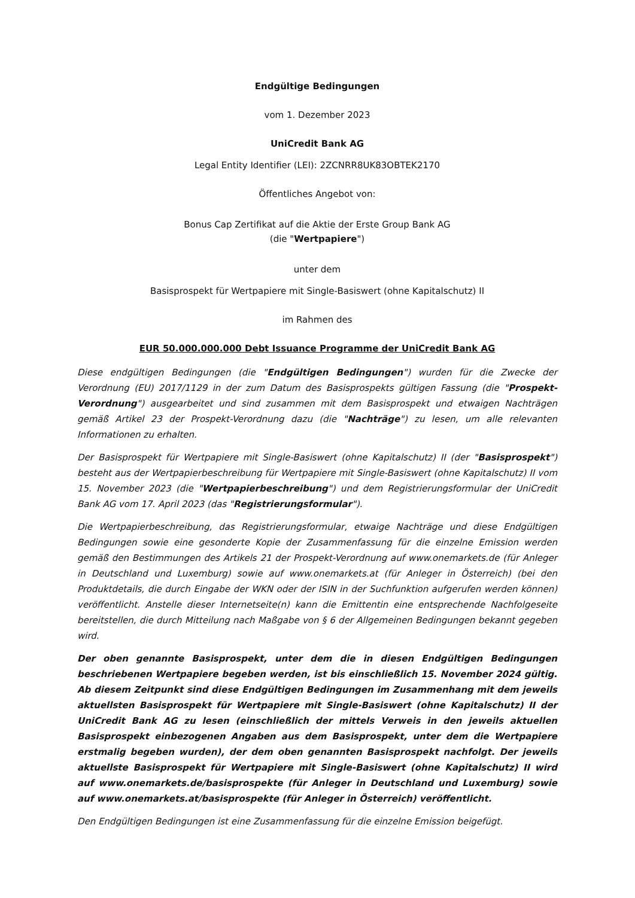Endgültige Bedingungen
vom 1. Dezember 2023
UniCredit Bank AG
Legal Entity Identifier (LEI): 2ZCNRR8UK83OBTEK2170
Öffentliches Angebot von:
Bonus Cap Zertifikat auf die Aktie der Erste Group Bank AG
(die "Wertpapiere")
unter dem
Basisprospekt für Wertpapiere mit Single-Basiswert (ohne Kapitalschutz) II
im Rahmen des
EUR 50.000.000.000 Debt Issuance Programme der UniCredit Bank AG
Diese endgültigen Bedingungen (die "Endgültigen Bedingungen") wurden für die Zwecke der Verordnung (EU) 2017/1129 in der zum Datum des Basisprospekts gültigen Fassung (die "Prospekt-Verordnung") ausgearbeitet und sind zusammen mit dem Basisprospekt und etwaigen Nachträgen gemäß Artikel 23 der Prospekt-Verordnung dazu (die "Nachträge") zu lesen, um alle relevanten Informationen zu erhalten.
Der Basisprospekt für Wertpapiere mit Single-Basiswert (ohne Kapitalschutz) II (der "Basisprospekt") besteht aus der Wertpapierbeschreibung für Wertpapiere mit Single-Basiswert (ohne Kapitalschutz) II vom 15. November 2023 (die "Wertpapierbeschreibung") und dem Registrierungsformular der UniCredit Bank AG vom 17. April 2023 (das "Registrierungsformular").
Die Wertpapierbeschreibung, das Registrierungsformular, etwaige Nachträge und diese Endgültigen Bedingungen sowie eine gesonderte Kopie der Zusammenfassung für die einzelne Emission werden gemäß den Bestimmungen des Artikels 21 der Prospekt-Verordnung auf www.onemarkets.de (für Anleger in Deutschland und Luxemburg) sowie auf www.onemarkets.at (für Anleger in Österreich) (bei den Produktdetails, die durch Eingabe der WKN oder der ISIN in der Suchfunktion aufgerufen werden können) veröffentlicht. Anstelle dieser Internetseite(n) kann die Emittentin eine entsprechende Nachfolgeseite bereitstellen, die durch Mitteilung nach Maßgabe von § 6 der Allgemeinen Bedingungen bekannt gegeben wird.
Der oben genannte Basisprospekt, unter dem die in diesen Endgültigen Bedingungen beschriebenen Wertpapiere begeben werden, ist bis einschließlich 15. November 2024 gültig. Ab diesem Zeitpunkt sind diese Endgültigen Bedingungen im Zusammenhang mit dem jeweils aktuellsten Basisprospekt für Wertpapiere mit Single-Basiswert (ohne Kapitalschutz) II der UniCredit Bank AG zu lesen (einschließlich der mittels Verweis in den jeweils aktuellen Basisprospekt einbezogenen Angaben aus dem Basisprospekt, unter dem die Wertpapiere erstmalig begeben wurden), der dem oben genannten Basisprospekt nachfolgt. Der jeweils aktuellste Basisprospekt für Wertpapiere mit Single-Basiswert (ohne Kapitalschutz) II wird auf www.onemarkets.de/basisprospekte (für Anleger in Deutschland und Luxemburg) sowie auf www.onemarkets.at/basisprospekte (für Anleger in Österreich) veröffentlicht.
Den Endgültigen Bedingungen ist eine Zusammenfassung für die einzelne Emission beigefügt.